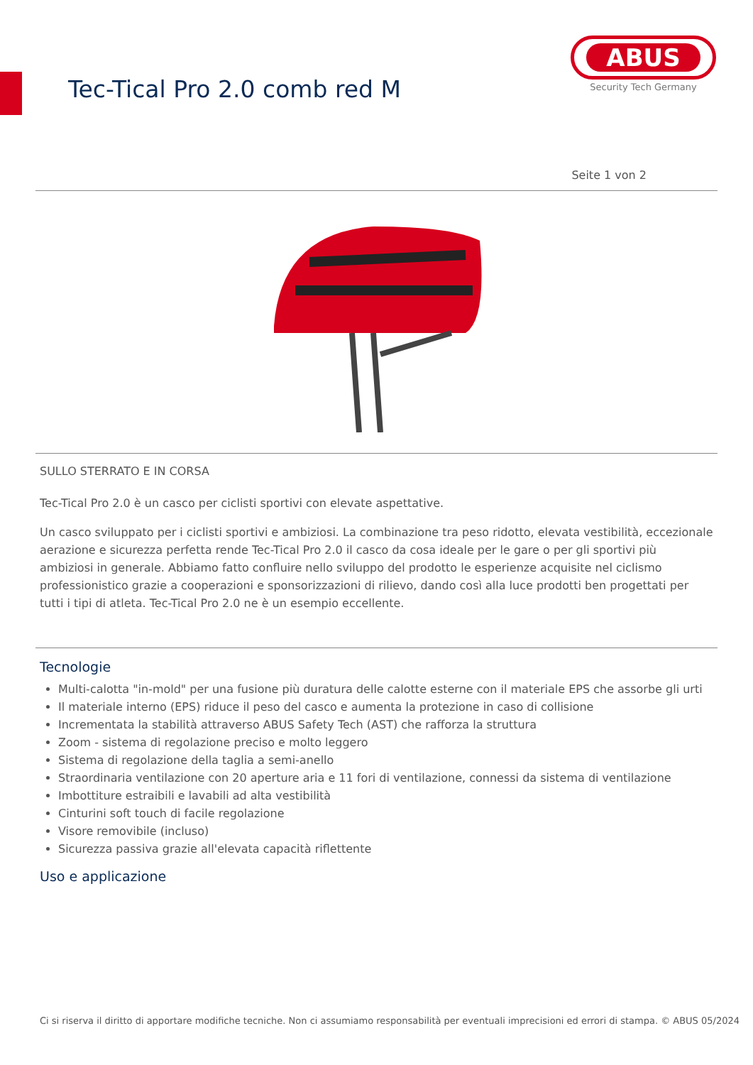Tec-Tical Pro 2.0 comb red M
ABUS
Security Tech Germany
Seite 1 von 2
SULLO STERRATO E IN CORSA
Tec-Tical Pro 2.0 è un casco per ciclisti sportivi con elevate aspettative.
Un casco sviluppato per i ciclisti sportivi e ambiziosi. La combinazione tra peso ridotto, elevata vestibilità, eccezionale aerazione e sicurezza perfetta rende Tec-Tical Pro 2.0 il casco da cosa ideale per le gare o per gli sportivi più ambiziosi in generale. Abbiamo fatto confluire nello sviluppo del prodotto le esperienze acquisite nel ciclismo professionistico grazie a cooperazioni e sponsorizzazioni di rilievo, dando così alla luce prodotti ben progettati per tutti i tipi di atleta. Tec-Tical Pro 2.0 ne è un esempio eccellente.
Tecnologie
Multi-calotta "in-mold" per una fusione più duratura delle calotte esterne con il materiale EPS che assorbe gli urti
Il materiale interno (EPS) riduce il peso del casco e aumenta la protezione in caso di collisione
Incrementata la stabilità attraverso ABUS Safety Tech (AST) che rafforza la struttura
Zoom - sistema di regolazione preciso e molto leggero
Sistema di regolazione della taglia a semi-anello
Straordinaria ventilazione con 20 aperture aria e 11 fori di ventilazione, connessi da sistema di ventilazione
Imbottiture estraibili e lavabili ad alta vestibilità
Cinturini soft touch di facile regolazione
Visore removibile (incluso)
Sicurezza passiva grazie all'elevata capacità riflettente
Uso e applicazione
Ci si riserva il diritto di apportare modifiche tecniche. Non ci assumiamo responsabilità per eventuali imprecisioni ed errori di stampa. © ABUS 05/2024